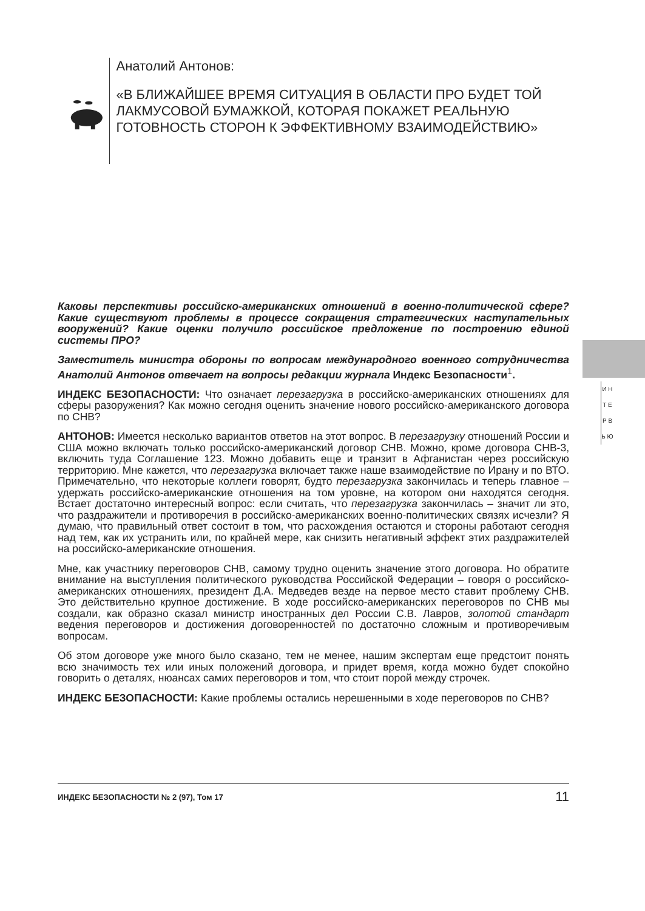Анатолий Антонов:
«В БЛИЖАЙШЕЕ ВРЕМЯ СИТУАЦИЯ В ОБЛАСТИ ПРО БУДЕТ ТОЙ ЛАКМУСОВОЙ БУМАЖКОЙ, КОТОРАЯ ПОКАЖЕТ РЕАЛЬНУЮ ГОТОВНОСТЬ СТОРОН К ЭФФЕКТИВНОМУ ВЗАИМОДЕЙСТВИЮ»
И Н Т Е Р В Ь Ю
Каковы перспективы российско-американских отношений в военно-политической сфере? Какие существуют проблемы в процессе сокращения стратегических наступательных вооружений? Какие оценки получило российское предложение по построению единой системы ПРО?
Заместитель министра обороны по вопросам международного военного сотрудничества Анатолий Антонов отвечает на вопросы редакции журнала Индекс Безопасности<sup>1</sup>.
ИНДЕКС БЕЗОПАСНОСТИ: Что означает перезагрузка в российско-американских отношениях для сферы разоружения? Как можно сегодня оценить значение нового российско-американского договора по СНВ?
АНТОНОВ: Имеется несколько вариантов ответов на этот вопрос. В перезагрузку отношений России и США можно включать только российско-американский договор СНВ. Можно, кроме договора СНВ-3, включить туда Соглашение 123. Можно добавить еще и транзит в Афганистан через российскую территорию. Мне кажется, что перезагрузка включает также наше взаимодействие по Ирану и по ВТО. Примечательно, что некоторые коллеги говорят, будто перезагрузка закончилась и теперь главное – удержать российско-американские отношения на том уровне, на котором они находятся сегодня. Встает достаточно интересный вопрос: если считать, что перезагрузка закончилась – значит ли это, что раздражители и противоречия в российско-американских военно-политических связях исчезли? Я думаю, что правильный ответ состоит в том, что расхождения остаются и стороны работают сегодня над тем, как их устранить или, по крайней мере, как снизить негативный эффект этих раздражителей на российско-американские отношения.
Мне, как участнику переговоров СНВ, самому трудно оценить значение этого договора. Но обратите внимание на выступления политического руководства Российской Федерации – говоря о российско-американских отношениях, президент Д.А. Медведев везде на первое место ставит проблему СНВ. Это действительно крупное достижение. В ходе российско-американских переговоров по СНВ мы создали, как образно сказал министр иностранных дел России С.В. Лавров, золотой стандарт ведения переговоров и достижения договоренностей по достаточно сложным и противоречивым вопросам.
Об этом договоре уже много было сказано, тем не менее, нашим экспертам еще предстоит понять всю значимость тех или иных положений договора, и придет время, когда можно будет спокойно говорить о деталях, нюансах самих переговоров и том, что стоит порой между строчек.
ИНДЕКС БЕЗОПАСНОСТИ: Какие проблемы остались нерешенными в ходе переговоров по СНВ?
ИНДЕКС БЕЗОПАСНОСТИ № 2 (97), Том 17 11